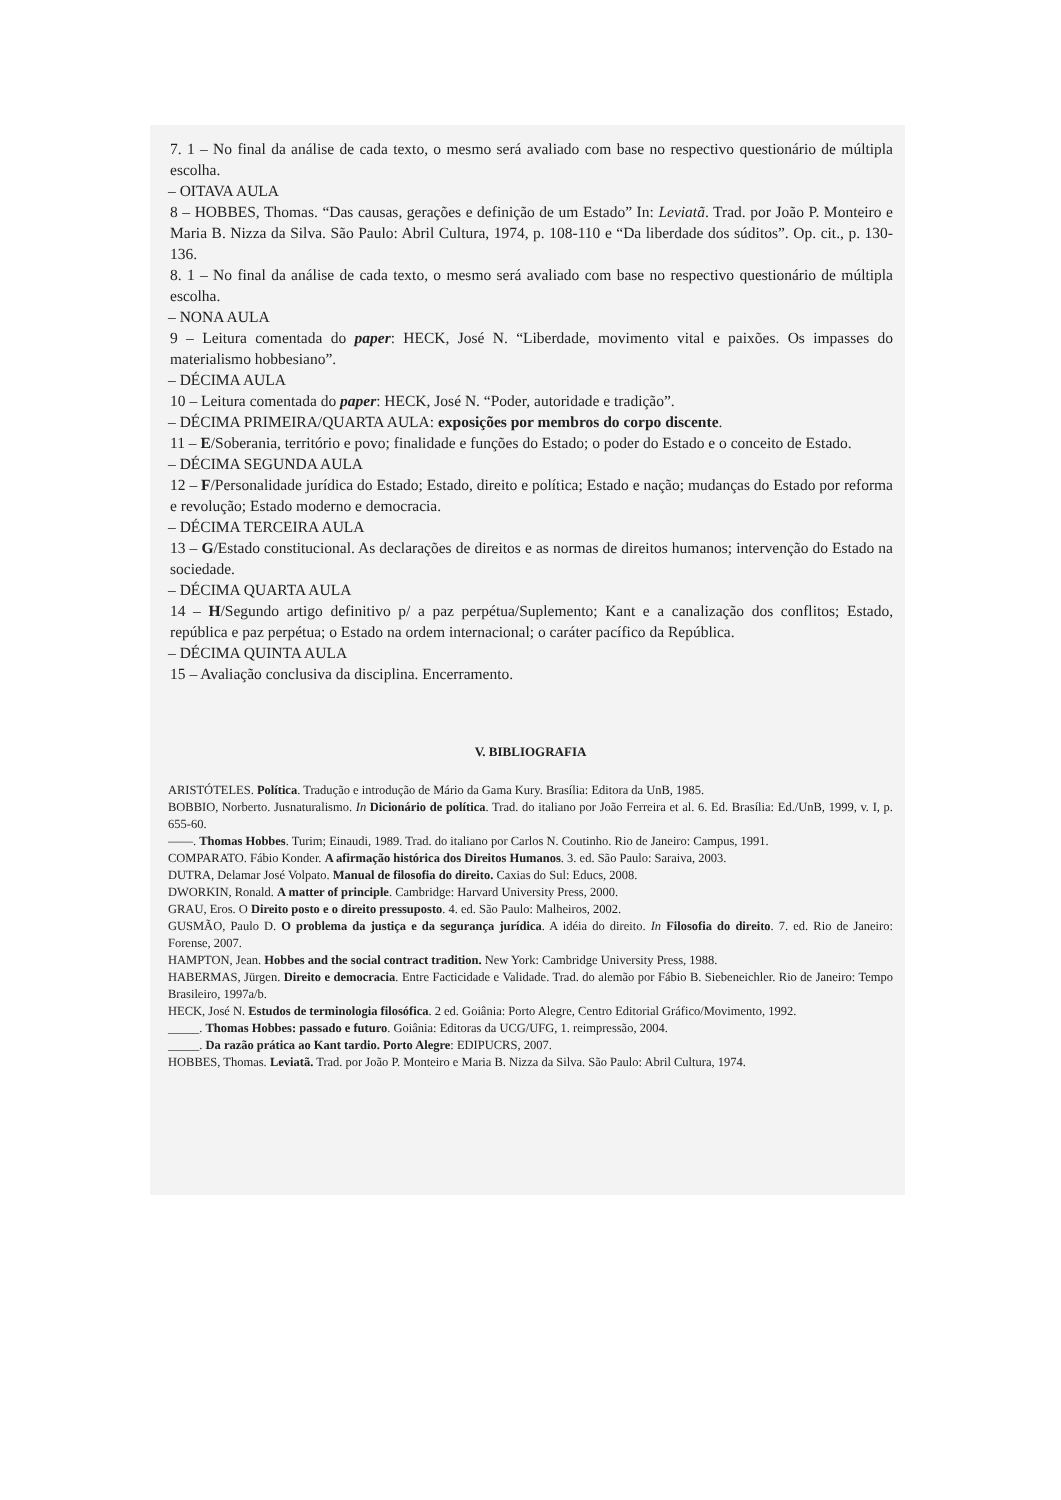7. 1 – No final da análise de cada texto, o mesmo será avaliado com base no respectivo questionário de múltipla escolha.
– OITAVA AULA
8 – HOBBES, Thomas. “Das causas, gerações e definição de um Estado” In: Leviatã. Trad. por João P. Monteiro e Maria B. Nizza da Silva. São Paulo: Abril Cultura, 1974, p. 108-110 e “Da liberdade dos súditos”. Op. cit., p. 130-136.
8. 1 – No final da análise de cada texto, o mesmo será avaliado com base no respectivo questionário de múltipla escolha.
– NONA AULA
9 – Leitura comentada do paper: HECK, José N. “Liberdade, movimento vital e paixões. Os impasses do materialismo hobbesiano”.
– DÉCIMA AULA
10 – Leitura comentada do paper: HECK, José N. “Poder, autoridade e tradição”.
– DÉCIMA PRIMEIRA/QUARTA AULA: exposições por membros do corpo discente.
11 – E/Soberania, território e povo; finalidade e funções do Estado; o poder do Estado e o conceito de Estado.
– DÉCIMA SEGUNDA AULA
12 – F/Personalidade jurídica do Estado; Estado, direito e política; Estado e nação; mudanças do Estado por reforma e revolução; Estado moderno e democracia.
– DÉCIMA TERCEIRA AULA
13 – G/Estado constitucional. As declarações de direitos e as normas de direitos humanos; intervenção do Estado na sociedade.
– DÉCIMA QUARTA AULA
14 – H/Segundo artigo definitivo p/ a paz perpétua/Suplemento; Kant e a canalização dos conflitos; Estado, república e paz perpétua; o Estado na ordem internacional; o caráter pacífico da República.
– DÉCIMA QUINTA AULA
15 – Avaliação conclusiva da disciplina. Encerramento.
V. BIBLIOGRAFIA
ARISTÓTELES. Política. Tradução e introdução de Mário da Gama Kury. Brasília: Editora da UnB, 1985.
BOBBIO, Norberto. Jusnaturalismo. In Dicionário de política. Trad. do italiano por João Ferreira et al. 6. Ed. Brasília: Ed./UnB, 1999, v. I, p. 655-60.
——. Thomas Hobbes. Turim; Einaudi, 1989. Trad. do italiano por Carlos N. Coutinho. Rio de Janeiro: Campus, 1991.
COMPARATO. Fábio Konder. A afirmação histórica dos Direitos Humanos. 3. ed. São Paulo: Saraiva, 2003.
DUTRA, Delamar José Volpato. Manual de filosofia do direito. Caxias do Sul: Educs, 2008.
DWORKIN, Ronald. A matter of principle. Cambridge: Harvard University Press, 2000.
GRAU, Eros. O Direito posto e o direito pressuposto. 4. ed. São Paulo: Malheiros, 2002.
GUSMÃO, Paulo D. O problema da justiça e da segurança jurídica. A idéia do direito. In Filosofia do direito. 7. ed. Rio de Janeiro: Forense, 2007.
HAMPTON, Jean. Hobbes and the social contract tradition. New York: Cambridge University Press, 1988.
HABERMAS, Jürgen. Direito e democracia. Entre Facticidade e Validade. Trad. do alemão por Fábio B. Siebeneichler. Rio de Janeiro: Tempo Brasileiro, 1997a/b.
HECK, José N. Estudos de terminologia filosófica. 2 ed. Goiânia: Porto Alegre, Centro Editorial Gráfico/Movimento, 1992.
_____. Thomas Hobbes: passado e futuro. Goiânia: Editoras da UCG/UFG, 1. reimpressão, 2004.
_____. Da razão prática ao Kant tardio. Porto Alegre: EDIPUCRS, 2007.
HOBBES, Thomas. Leviatã. Trad. por João P. Monteiro e Maria B. Nizza da Silva. São Paulo: Abril Cultura, 1974.